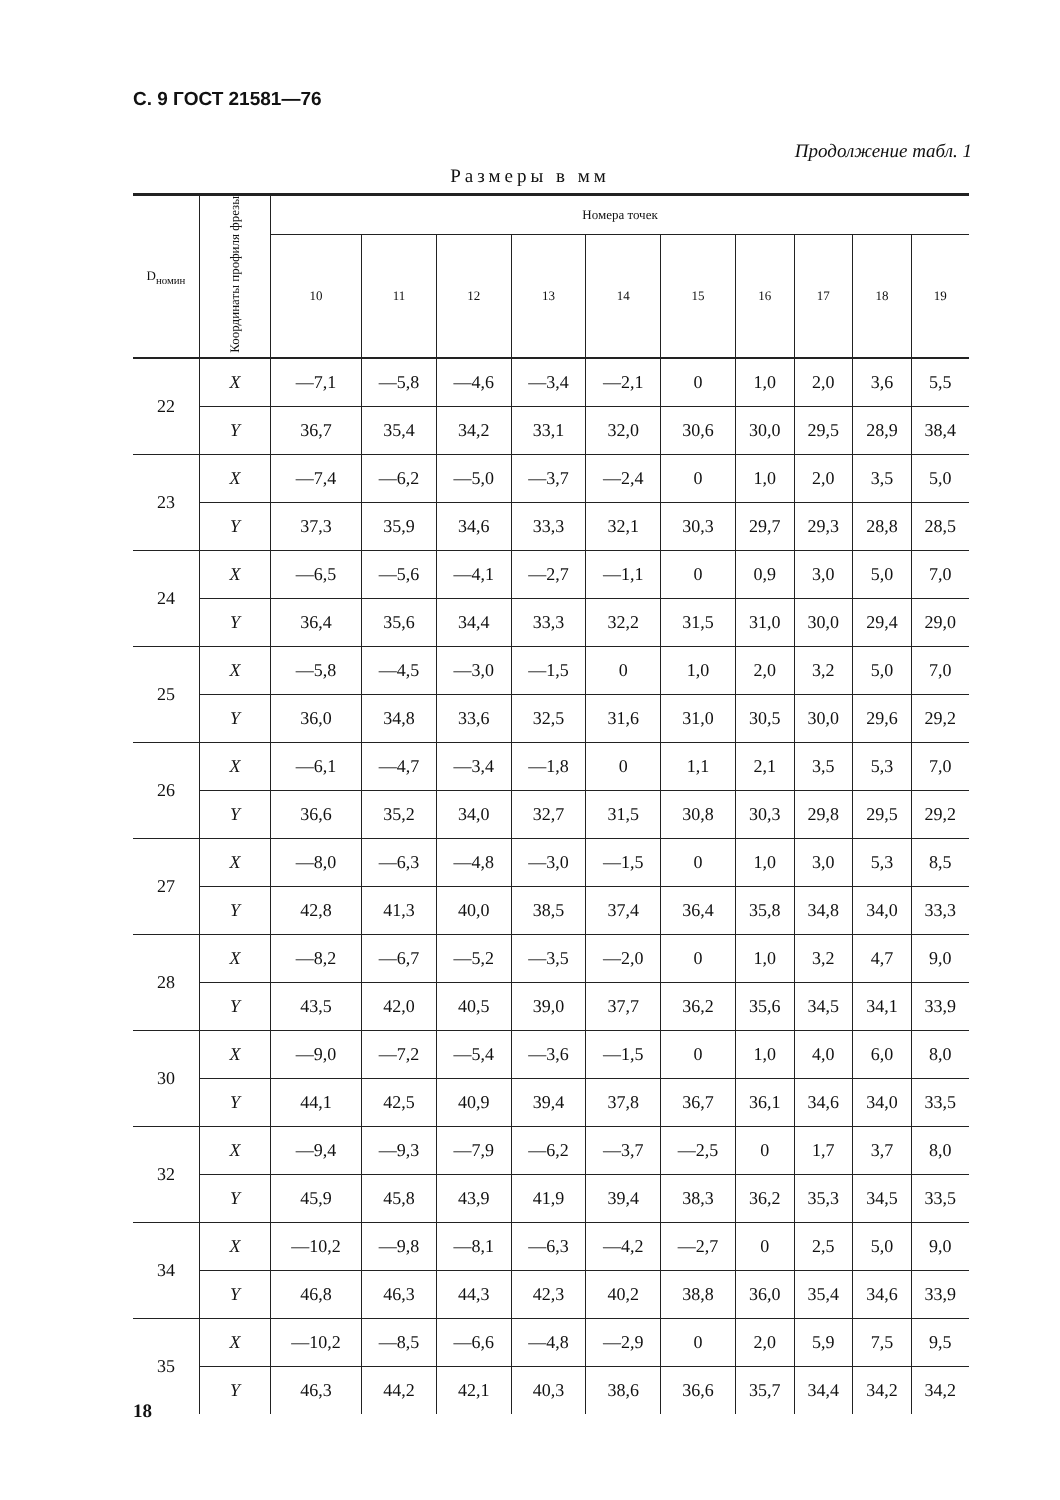С. 9 ГОСТ 21581—76
Продолжение табл. 1
Размеры в мм
| D<sub>номин</sub> | Координаты профиля фрезы | Номера точек | | | | | | | | | |
| --- | --- | --- | --- | --- | --- | --- | --- | --- | --- | --- | --- |
| | | 10 | 11 | 12 | 13 | 14 | 15 | 16 | 17 | 18 | 19 |
| 22 | X | —7,1 | —5,8 | —4,6 | —3,4 | —2,1 | 0 | 1,0 | 2,0 | 3,6 | 5,5 |
| | Y | 36,7 | 35,4 | 34,2 | 33,1 | 32,0 | 30,6 | 30,0 | 29,5 | 28,9 | 38,4 |
| 23 | X | —7,4 | —6,2 | —5,0 | —3,7 | —2,4 | 0 | 1,0 | 2,0 | 3,5 | 5,0 |
| | Y | 37,3 | 35,9 | 34,6 | 33,3 | 32,1 | 30,3 | 29,7 | 29,3 | 28,8 | 28,5 |
| 24 | X | —6,5 | —5,6 | —4,1 | —2,7 | —1,1 | 0 | 0,9 | 3,0 | 5,0 | 7,0 |
| | Y | 36,4 | 35,6 | 34,4 | 33,3 | 32,2 | 31,5 | 31,0 | 30,0 | 29,4 | 29,0 |
| 25 | X | —5,8 | —4,5 | —3,0 | —1,5 | 0 | 1,0 | 2,0 | 3,2 | 5,0 | 7,0 |
| | Y | 36,0 | 34,8 | 33,6 | 32,5 | 31,6 | 31,0 | 30,5 | 30,0 | 29,6 | 29,2 |
| 26 | X | —6,1 | —4,7 | —3,4 | —1,8 | 0 | 1,1 | 2,1 | 3,5 | 5,3 | 7,0 |
| | Y | 36,6 | 35,2 | 34,0 | 32,7 | 31,5 | 30,8 | 30,3 | 29,8 | 29,5 | 29,2 |
| 27 | X | —8,0 | —6,3 | —4,8 | —3,0 | —1,5 | 0 | 1,0 | 3,0 | 5,3 | 8,5 |
| | Y | 42,8 | 41,3 | 40,0 | 38,5 | 37,4 | 36,4 | 35,8 | 34,8 | 34,0 | 33,3 |
| 28 | X | —8,2 | —6,7 | —5,2 | —3,5 | —2,0 | 0 | 1,0 | 3,2 | 4,7 | 9,0 |
| | Y | 43,5 | 42,0 | 40,5 | 39,0 | 37,7 | 36,2 | 35,6 | 34,5 | 34,1 | 33,9 |
| 30 | X | —9,0 | —7,2 | —5,4 | —3,6 | —1,5 | 0 | 1,0 | 4,0 | 6,0 | 8,0 |
| | Y | 44,1 | 42,5 | 40,9 | 39,4 | 37,8 | 36,7 | 36,1 | 34,6 | 34,0 | 33,5 |
| 32 | X | —9,4 | —9,3 | —7,9 | —6,2 | —3,7 | —2,5 | 0 | 1,7 | 3,7 | 8,0 |
| | Y | 45,9 | 45,8 | 43,9 | 41,9 | 39,4 | 38,3 | 36,2 | 35,3 | 34,5 | 33,5 |
| 34 | X | —10,2 | —9,8 | —8,1 | —6,3 | —4,2 | —2,7 | 0 | 2,5 | 5,0 | 9,0 |
| | Y | 46,8 | 46,3 | 44,3 | 42,3 | 40,2 | 38,8 | 36,0 | 35,4 | 34,6 | 33,9 |
| 35 | X | —10,2 | —8,5 | —6,6 | —4,8 | —2,9 | 0 | 2,0 | 5,9 | 7,5 | 9,5 |
| | Y | 46,3 | 44,2 | 42,1 | 40,3 | 38,6 | 36,6 | 35,7 | 34,4 | 34,2 | 34,2 |
18